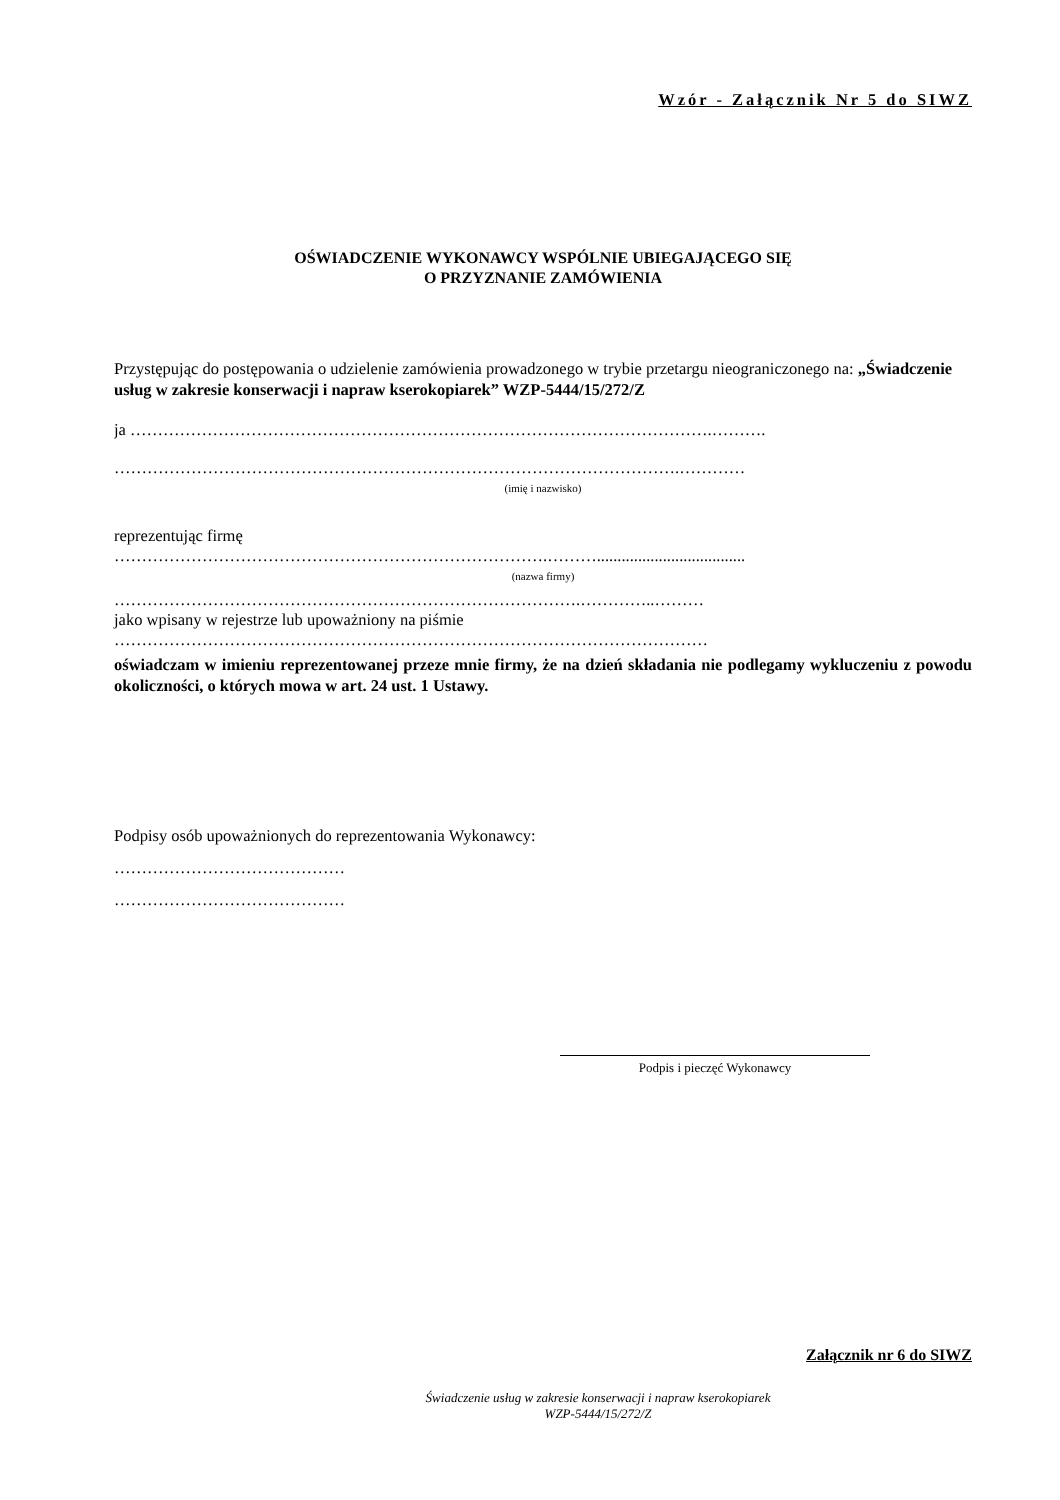Wzór - Załącznik Nr 5 do SIWZ
OŚWIADCZENIE WYKONAWCY WSPÓLNIE UBIEGAJĄCEGO SIĘ
O PRZYZNANIE ZAMÓWIENIA
Przystępując do postępowania o udzielenie zamówienia prowadzonego w trybie przetargu nieograniczonego na: „Świadczenie usług w zakresie konserwacji i napraw kserokopiarek” WZP-5444/15/272/Z
ja …………………………………………………………………………………………….……….
………………………………………………………………………………………….…………
(imię i nazwisko)
reprezentując firmę
…………………………………………………………………….………....................................
(nazwa firmy)
………………………………………………………………………….…………..………
jako wpisany w rejestrze lub upoważniony na piśmie
………………………………………………………………………………………………
oświadczam w imieniu reprezentowanej przeze mnie firmy, że na dzień składania nie podlegamy wykluczeniu z powodu okoliczności, o których mowa w art. 24 ust. 1 Ustawy.
Podpisy osób upoważnionych do reprezentowania Wykonawcy:
……………………………………
……………………………………
Podpis i pieczęć Wykonawcy
Załącznik nr 6 do SIWZ
Świadczenie usług w zakresie konserwacji i napraw kserokopiarek
WZP-5444/15/272/Z